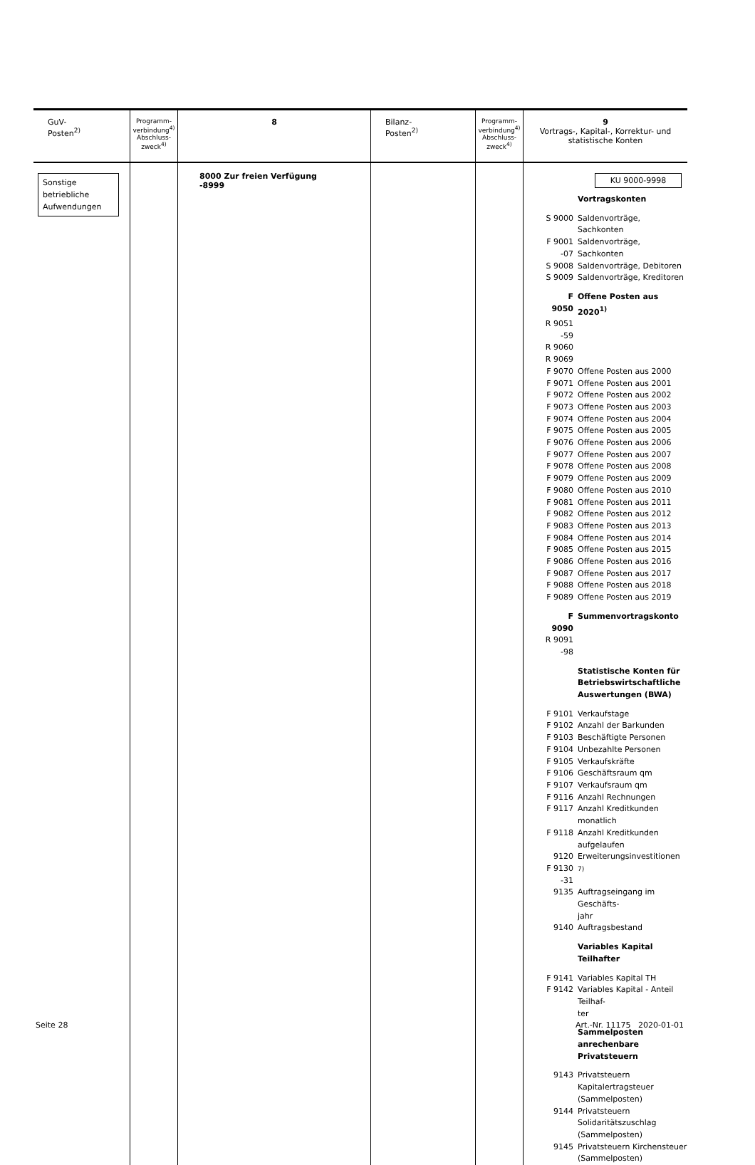| GuV- Posten<sup>2)</sup> | Programm- verbindung<sup>4)</sup> Abschluss- zweck<sup>4)</sup> | 8 | Bilanz- Posten<sup>2)</sup> | Programm- verbindung<sup>4)</sup> Abschluss- zweck<sup>4)</sup> | 9 Vortrags-, Kapital-, Korrektur- und statistische Konten |
| --- | --- | --- | --- | --- | --- |
| Sonstige betriebliche Aufwendungen | | 8000 Zur freien Verfügung -8999 | | | KU 9000-9998 Vortragskonten S 9000 Saldenvorträge, Sachkonten F 9001 -07 Saldenvorträge, Sachkonten S 9008 Saldenvorträge, Debitoren S 9009 Saldenvorträge, Kreditoren F 9050 Offene Posten aus 2020<sup>1)</sup> R 9051 -59 R 9060 R 9069 F 9070 Offene Posten aus 2000 F 9071 Offene Posten aus 2001 F 9072 Offene Posten aus 2002 F 9073 Offene Posten aus 2003 F 9074 Offene Posten aus 2004 F 9075 Offene Posten aus 2005 F 9076 Offene Posten aus 2006 F 9077 Offene Posten aus 2007 F 9078 Offene Posten aus 2008 F 9079 Offene Posten aus 2009 F 9080 Offene Posten aus 2010 F 9081 Offene Posten aus 2011 F 9082 Offene Posten aus 2012 F 9083 Offene Posten aus 2013 F 9084 Offene Posten aus 2014 F 9085 Offene Posten aus 2015 F 9086 Offene Posten aus 2016 F 9087 Offene Posten aus 2017 F 9088 Offene Posten aus 2018 F 9089 Offene Posten aus 2019 F 9090 Summenvortragskonto R 9091 -98 Statistische Konten für Betriebswirtschaftliche Auswertungen (BWA) F 9101 Verkaufstage F 9102 Anzahl der Barkunden F 9103 Beschäftigte Personen F 9104 Unbezahlte Personen F 9105 Verkaufskräfte F 9106 Geschäftsraum qm F 9107 Verkaufsraum qm F 9116 Anzahl Rechnungen F 9117 Anzahl Kreditkunden monatlich F 9118 Anzahl Kreditkunden aufgelaufen 9120 Erweiterungsinvestitionen F 9130 -31 <sup>7)</sup> 9135 Auftragseingang im Geschäfts- jahr 9140 Auftragsbestand Variables Kapital Teilhafter F 9141 Variables Kapital TH F 9142 Variables Kapital - Anteil Teilhaf- ter Sammelposten anrechenbare Privatsteuern 9143 Privatsteuern Kapitalertragsteuer (Sammelposten) 9144 Privatsteuern Solidaritätszuschlag (Sammelposten) 9145 Privatsteuern Kirchensteuer (Sammelposten) |
Seite 28 Art.-Nr. 11175 2020-01-01